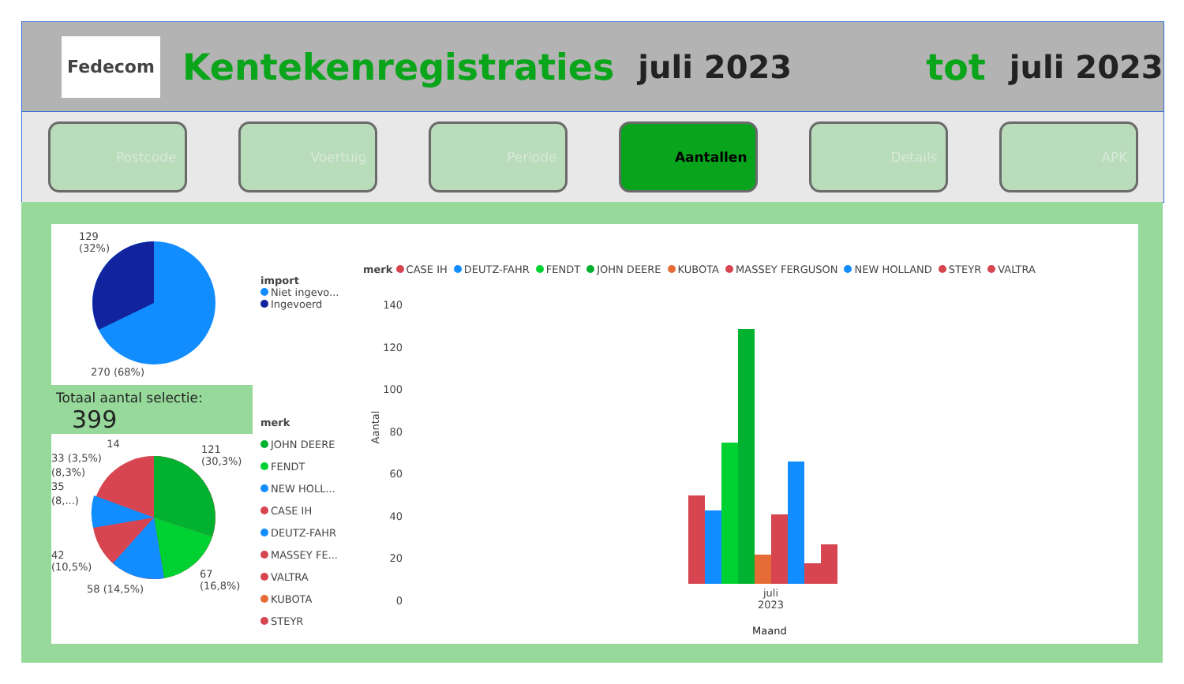Fedecom
Kentekenregistraties
juli 2023
tot
juli 2023
Postcode Voertuig Periode Aantallen Details APK
129
(32%)
270 (68%)
import
Niet ingevo...
Ingevoerd
Totaal aantal selectie: 399
14
33 (3,5%)
(8,3%)
35
(8,...)
121
(30,3%)
42
(10,5%)
58 (14,5%)
67
(16,8%)
merk
JOHN DEERE
FENDT
NEW HOLL...
CASE IH
DEUTZ-FAHR
MASSEY FE...
VALTRA
KUBOTA
STEYR
merk CASE IH DEUTZ-FAHR FENDT JOHN DEERE KUBOTA MASSEY FERGUSON NEW HOLLAND STEYR VALTRA
140
120
100
80
60
40
20
0
Aantal
juli
2023
Maand